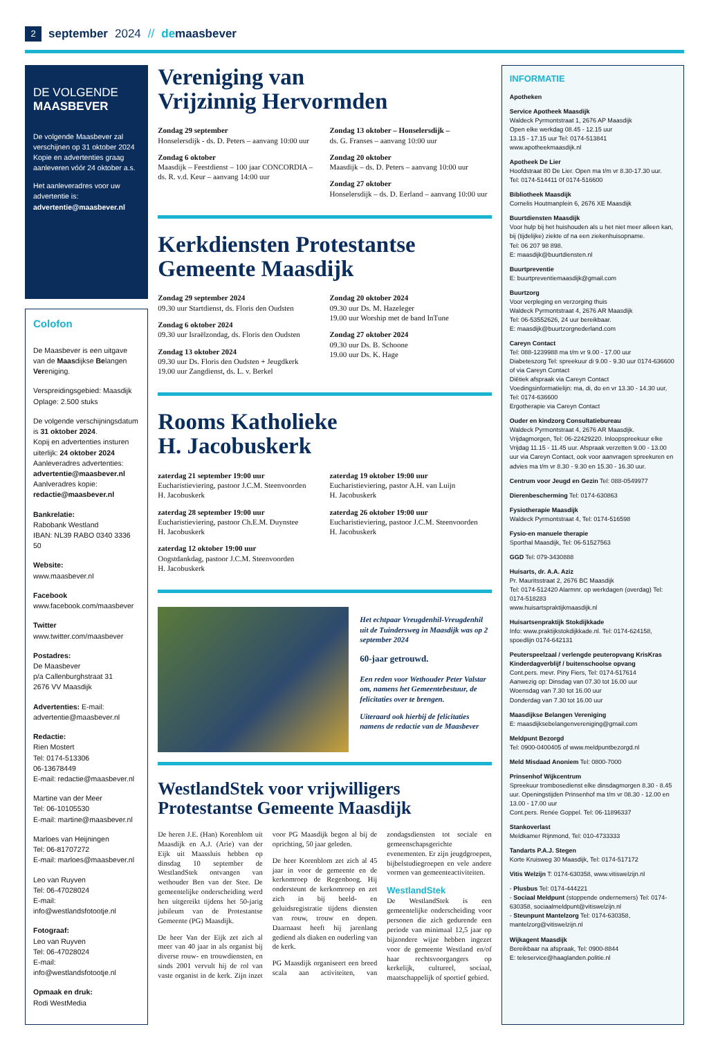2 september 2024 // demaasbever
DE VOLGENDE
MAASBEVER
De volgende Maasbever zal verschijnen op 31 oktober 2024
Kopie en advertenties graag aanleveren vóór 24 oktober a.s.
Het aanleveradres voor uw advertentie is:
advertentie@maasbever.nl
Colofon
De Maasbever is een uitgave van de Maasdijkse Belangen Vereniging.
Verspreidingsgebied: Maasdijk
Oplage: 2.500 stuks
De volgende verschijningsdatum is 31 oktober 2024.
Kopij en advertenties insturen uiterlijk: 24 oktober 2024
Aanleveradres advertenties: advertentie@maasbever.nl
Aanlveradres kopie: redactie@maasbever.nl
Bankrelatie:
Rabobank Westland
IBAN: NL39 RABO 0340 3336 50
Website:
www.maasbever.nl
Facebook
www.facebook.com/maasbever
Twitter
www.twitter.com/maasbever
Postadres:
De Maasbever
p/a Callenburghstraat 31
2676 VV Maasdijk
Advertenties: E-mail: advertentie@maasbever.nl
Redactie:
Rien Mostert
Tel: 0174-513306
06-13678449
E-mail: redactie@maasbever.nl
Martine van der Meer
Tel: 06-10105530
E-mail: martine@maasbever.nl
Marloes van Heijningen
Tel: 06-81707272
E-mail: marloes@maasbever.nl
Leo van Ruyven
Tel: 06-47028024
E-mail: info@westlandsfotootje.nl
Fotograaf:
Leo van Ruyven
Tel: 06-47028024
E-mail: info@westlandsfotootje.nl
Opmaak en druk:
Rodi WestMedia
Vereniging van
Vrijzinnig Hervormden
Zondag 29 september
Honselersdijk - ds. D. Peters – aanvang 10:00 uur
Zondag 6 oktober
Maasdijk – Feestdienst – 100 jaar CONCORDIA – ds. R. v.d. Keur – aanvang 14:00 uur
Zondag 13 oktober – Honselersdijk –
ds. G. Franses – aanvang 10:00 uur
Zondag 20 oktober
Maasdijk – ds. D. Peters – aanvang 10:00 uur
Zondag 27 oktober
Honselersdijk – ds. D. Eerland – aanvang 10:00 uur
Kerkdiensten Protestantse
Gemeente Maasdijk
Zondag 29 september 2024
09.30 uur Startdienst, ds. Floris den Oudsten
Zondag 6 oktober 2024
09.30 uur Israëlzondag, ds. Floris den Oudsten
Zondag 13 oktober 2024
09.30 uur Ds. Floris den Oudsten + Jeugdkerk
19.00 uur Zangdienst, ds. L. v. Berkel
Zondag 20 oktober 2024
09.30 uur Ds. M. Hazeleger
19.00 uur Worship met de band InTune
Zondag 27 oktober 2024
09.30 uur Ds. B. Schoone
19.00 uur Ds. K. Hage
Rooms Katholieke
H. Jacobuskerk
zaterdag 21 september 19:00 uur
Eucharistieviering, pastoor J.C.M. Steenvoorden
H. Jacobuskerk
zaterdag 28 september 19:00 uur
Eucharistieviering, pastoor Ch.E.M. Duynstee
H. Jacobuskerk
zaterdag 12 oktober 19:00 uur
Oogstdankdag, pastoor J.C.M. Steenvoorden
H. Jacobuskerk
zaterdag 19 oktober 19:00 uur
Eucharistieviering, pastor A.H. van Luijn
H. Jacobuskerk
zaterdag 26 oktober 19:00 uur
Eucharistieviering, pastoor J.C.M. Steenvoorden
H. Jacobuskerk
Het echtpaar Vreugdenhil-Vreugdenhil uit de Tuindersweg in Maasdijk was op 2 september 2024
60-jaar getrouwd.
Een reden voor Wethouder Peter Valstar om, namens het Gemeentebestuur, de felicitaties over te brengen.
Uiteraard ook hierbij de felicitaties namens de redactie van de Maasbever
WestlandStek voor vrijwilligers
Protestantse Gemeente Maasdijk
De heren J.E. (Han) Korenblom uit Maasdijk en A.J. (Arie) van der Eijk uit Maassluis hebben op dinsdag 10 september de WestlandStek ontvangen van wethouder Ben van der Stee. De gemeentelijke onderscheiding werd hen uitgereikt tijdens het 50-jarig jubileum van de Protestantse Gemeente (PG) Maasdijk.
De heer Van der Eijk zet zich al meer van 40 jaar in als organist bij diverse rouw- en trouwdiensten, en sinds 2001 vervult hij de rol van vaste organist in de kerk. Zijn inzet voor PG Maasdijk begon al bij de oprichting, 50 jaar geleden.
De heer Korenblom zet zich al 45 jaar in voor de gemeente en de kerkomroep de Regenboog. Hij ondersteunt de kerkomroep en zet zich in bij beeld- en geluidsregistratie tijdens diensten van rouw, trouw en dopen. Daarnaast heeft hij jarenlang gediend als diaken en ouderling van de kerk.
PG Maasdijk organiseert een breed scala aan activiteiten, van zondagsdiensten tot sociale en gemeenschapsgerichte evenementen. Er zijn jeugdgroepen, bijbelstudiegroepen en vele andere vormen van gemeenteactiviteiten.
WestlandStek
De WestlandStek is een gemeentelijke onderscheiding voor personen die zich gedurende een periode van minimaal 12,5 jaar op bijzondere wijze hebben ingezet voor de gemeente Westland en/of haar rechtsvoorgangers op kerkelijk, cultureel, sociaal, maatschappelijk of sportief gebied.
INFORMATIE
Apotheken
Service Apotheek Maasdijk
Waldeck Pyrmontstraat 1, 2676 AP Maasdijk
Open elke werkdag 08.45 - 12.15 uur
13.15 - 17.15 uur Tel: 0174-513841
www.apotheekmaasdijk.nl
Apotheek De Lier
Hoofdstraat 80 De Lier. Open ma t/m vr 8.30-17.30 uur.
Tel: 0174-514411 0f 0174-516600
Bibliotheek Maasdijk
Cornelis Houtmanplein 6, 2676 XE Maasdijk
Buurtdiensten Maasdijk
Voor hulp bij het huishouden als u het niet meer alleen kan, bij (tijdelijke) ziekte of na een ziekenhuisopname.
Tel: 06 207 98 898.
E: maasdijk@buurtdiensten.nl
Buurtpreventie
E: buurtpreventiemaasdijk@gmail.com
Buurtzorg
Voor verpleging en verzorging thuis
Waldeck Pyrmontstraat 4, 2676 AR Maasdijk
Tel: 06-53552626, 24 uur bereikbaar.
E: maasdijk@buurtzorgnederland.com
Careyn Contact
Tel: 088-1239988 ma t/m vr 9.00 - 17.00 uur
Diabeteszorg Tel: spreekuur di 9.00 - 9.30 uur 0174-636600 of via Careyn Contact
Diëtiek afspraak via Careyn Contact
Voedingsinformatielijn: ma, di, do en vr 13.30 - 14.30 uur, Tel: 0174-636600
Ergotherapie via Careyn Contact
Ouder en kindzorg Consultatiebureau
Waldeck Pyrmontstraat 4, 2676 AR Maasdijk. Vrijdagmorgen, Tel: 06-22429220. Inloopspreekuur elke Vrijdag 11.15 - 11.45 uur. Afspraak verzetten 9.00 - 13.00 uur via Careyn Contact, ook voor aanvragen spreekuren en advies ma t/m vr 8.30 - 9.30 en 15.30 - 16.30 uur.
Centrum voor Jeugd en Gezin Tel: 088-0549977
Dierenbescherming Tel: 0174-630863
Fysiotherapie Maasdijk
Waldeck Pyrmontstraat 4, Tel: 0174-516598
Fysio-en manuele therapie
Sporthal Maasdijk, Tel: 06-51527563
GGD Tel: 079-3430888
Huisarts, dr. A.A. Aziz
Pr. Mauritsstraat 2, 2676 BC Maasdijk
Tel: 0174-512420 Alarmnr. op werkdagen (overdag) Tel: 0174-518283
www.huisartspraktijkmaasdijk.nl
Huisartsenpraktijk Stokdijkkade
Info: www.praktijkstokdijkkade.nl. Tel: 0174-624158, spoedlijn 0174-642131
Peuterspeelzaal / verlengde peuteropvang KrisKras Kinderdagverblijf / buitenschoolse opvang
Cont.pers. mevr. Piny Fiers, Tel: 0174-517614
Aanwezig op: Dinsdag van 07.30 tot 16.00 uur
Woensdag van 7.30 tot 16.00 uur
Donderdag van 7.30 tot 16.00 uur
Maasdijkse Belangen Vereniging
E: maasdijksebelangenvereniging@gmail.com
Meldpunt Bezorgd
Tel: 0900-0400405 of www.meldpuntbezorgd.nl
Meld Misdaad Anoniem Tel: 0800-7000
Prinsenhof Wijkcentrum
Spreekuur trombosedienst elke dinsdagmorgen 8.30 - 8.45 uur. Openingstijden Prinsenhof ma t/m vr 08.30 - 12.00 en 13.00 - 17.00 uur
Cont.pers. Renée Goppel. Tel: 06-11896337
Stankoverlast
Meldkamer Rijnmond, Tel: 010-4733333
Tandarts P.A.J. Stegen
Korte Kruisweg 30 Maasdijk, Tel: 0174-517172
Vitis Welzijn T: 0174-630358, www.vitiswelzijn.nl
- Plusbus Tel: 0174-444221
- Sociaal Meldpunt (stoppende ondernemers) Tel: 0174-630358, sociaalmeldpunt@vitiswelzijn.nl
- Steunpunt Mantelzorg Tel: 0174-630358, mantelzorg@vitiswelzijn.nl
Wijkagent Maasdijk
Bereikbaar na afspraak, Tel: 0900-8844
E: teleservice@haaglanden.politie.nl